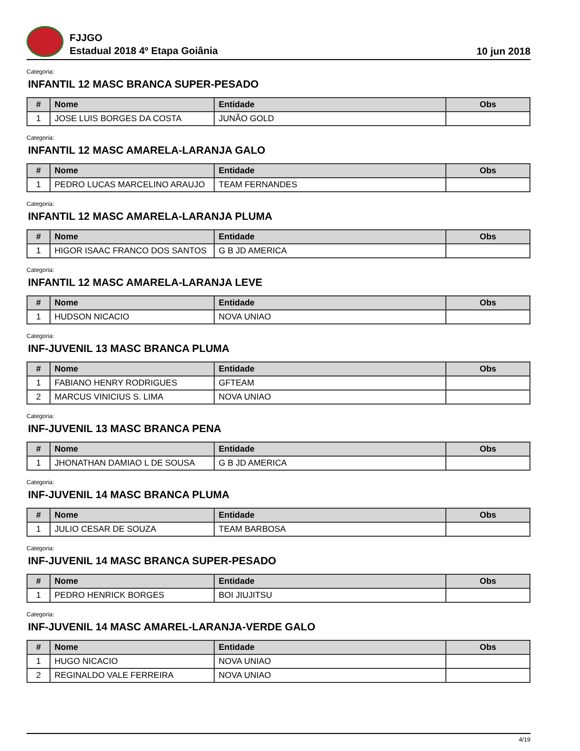FJJGO
Estadual 2018 4º Etapa Goiânia
10 jun 2018
Categoria:
INFANTIL 12 MASC BRANCA SUPER-PESADO
| # | Nome | Entidade | Obs |
| --- | --- | --- | --- |
| 1 | JOSE LUIS BORGES DA COSTA | JUNÃO GOLD | |
Categoria:
INFANTIL 12 MASC AMARELA-LARANJA GALO
| # | Nome | Entidade | Obs |
| --- | --- | --- | --- |
| 1 | PEDRO LUCAS MARCELINO ARAUJO | TEAM FERNANDES | |
Categoria:
INFANTIL 12 MASC AMARELA-LARANJA PLUMA
| # | Nome | Entidade | Obs |
| --- | --- | --- | --- |
| 1 | HIGOR ISAAC FRANCO DOS SANTOS | G B JD AMERICA | |
Categoria:
INFANTIL 12 MASC AMARELA-LARANJA LEVE
| # | Nome | Entidade | Obs |
| --- | --- | --- | --- |
| 1 | HUDSON NICACIO | NOVA UNIAO | |
Categoria:
INF-JUVENIL 13 MASC BRANCA PLUMA
| # | Nome | Entidade | Obs |
| --- | --- | --- | --- |
| 1 | FABIANO HENRY RODRIGUES | GFTEAM | |
| 2 | MARCUS VINICIUS S. LIMA | NOVA UNIAO | |
Categoria:
INF-JUVENIL 13 MASC BRANCA PENA
| # | Nome | Entidade | Obs |
| --- | --- | --- | --- |
| 1 | JHONATHAN DAMIAO L DE SOUSA | G B JD AMERICA | |
Categoria:
INF-JUVENIL 14 MASC BRANCA PLUMA
| # | Nome | Entidade | Obs |
| --- | --- | --- | --- |
| 1 | JULIO CESAR DE SOUZA | TEAM BARBOSA | |
Categoria:
INF-JUVENIL 14 MASC BRANCA SUPER-PESADO
| # | Nome | Entidade | Obs |
| --- | --- | --- | --- |
| 1 | PEDRO HENRICK BORGES | BOI JIUJITSU | |
Categoria:
INF-JUVENIL 14 MASC AMAREL-LARANJA-VERDE GALO
| # | Nome | Entidade | Obs |
| --- | --- | --- | --- |
| 1 | HUGO NICACIO | NOVA UNIAO | |
| 2 | REGINALDO VALE FERREIRA | NOVA UNIAO | |
4/19